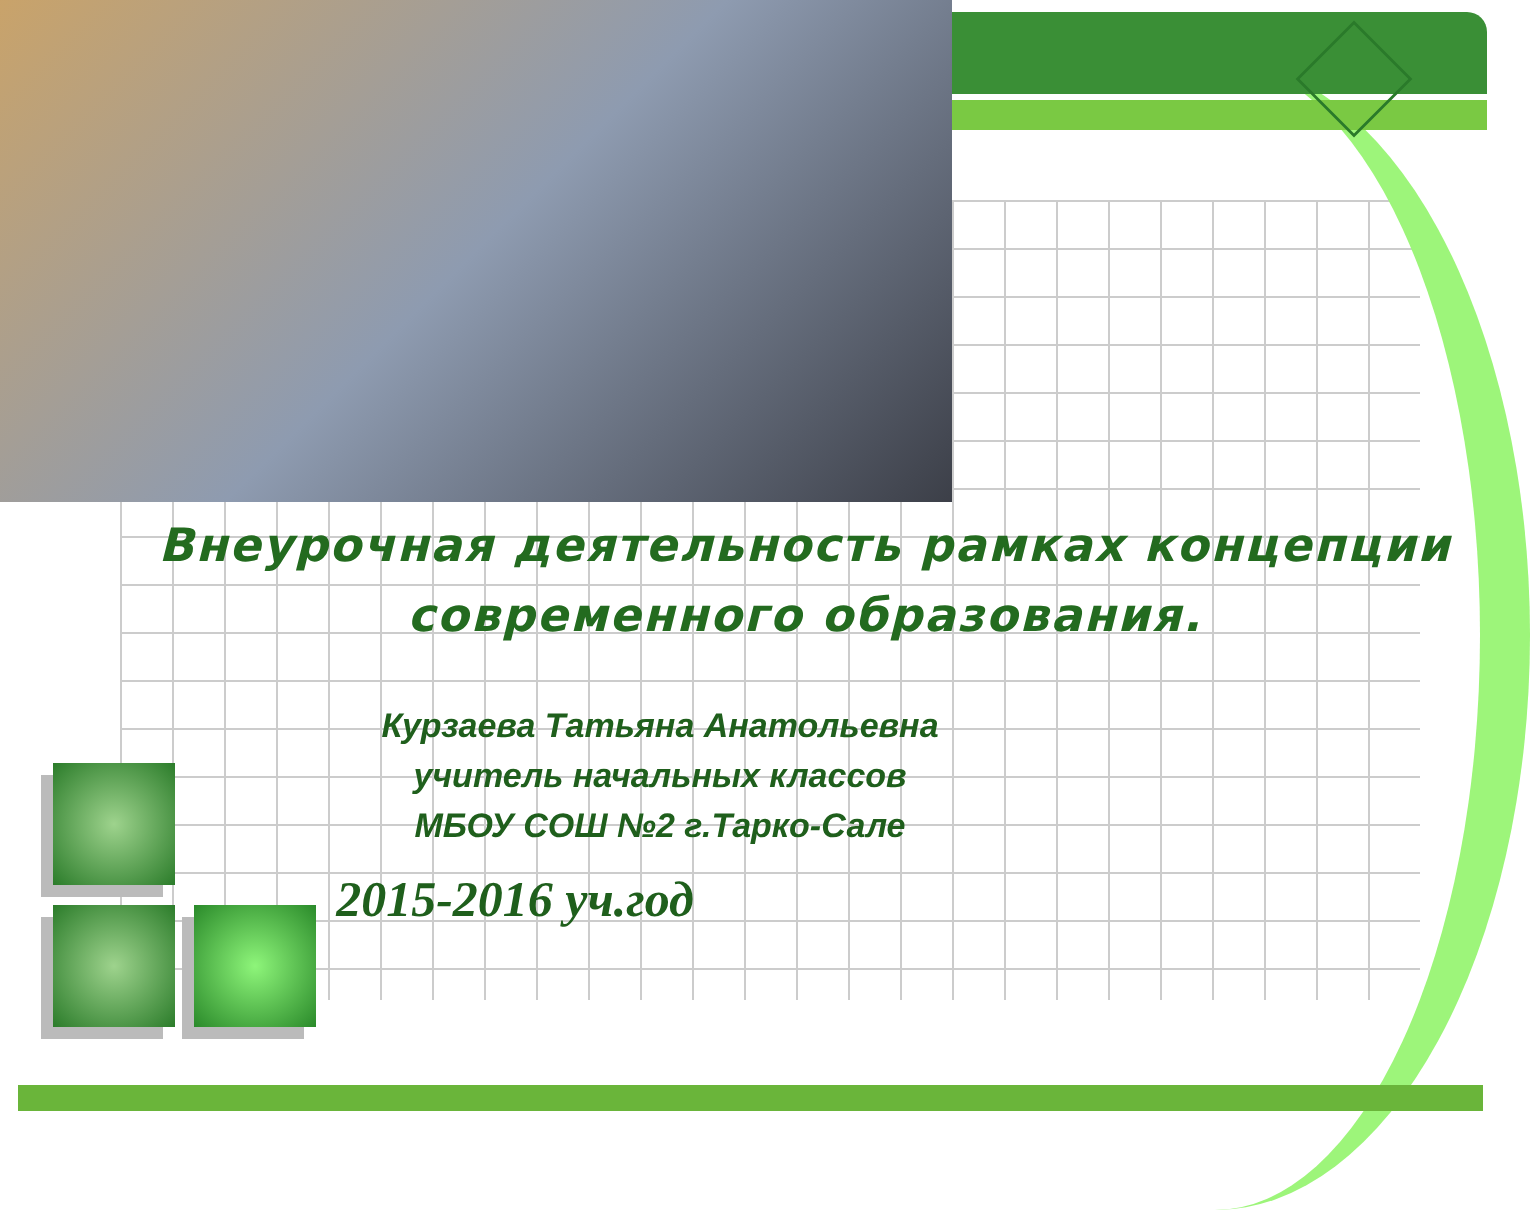Внеурочная деятельность рамках концепции современного образования.
Курзаева Татьяна Анатольевна
учитель начальных классов
МБОУ СОШ №2 г.Тарко-Сале
2015-2016 уч.год